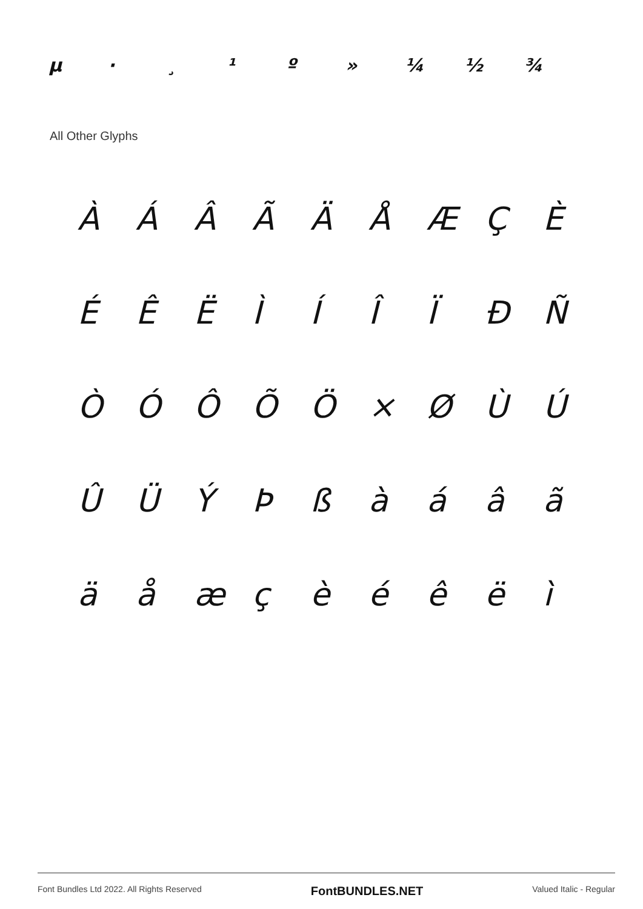µ · ¸ ¹ º » ¼ ½ ¾
All Other Glyphs
ÀÁÂÃÄÅÆÇÈ
ÉÊËÌÍÎÏÐÑ
ÒÓÔÕÖ × ØÙÚ
ÛÜÝÞßàáâã
äåæçèéêëì
Font Bundles Ltd 2022. All Rights Reserved FontBUNDLES.NET Valued Italic - Regular